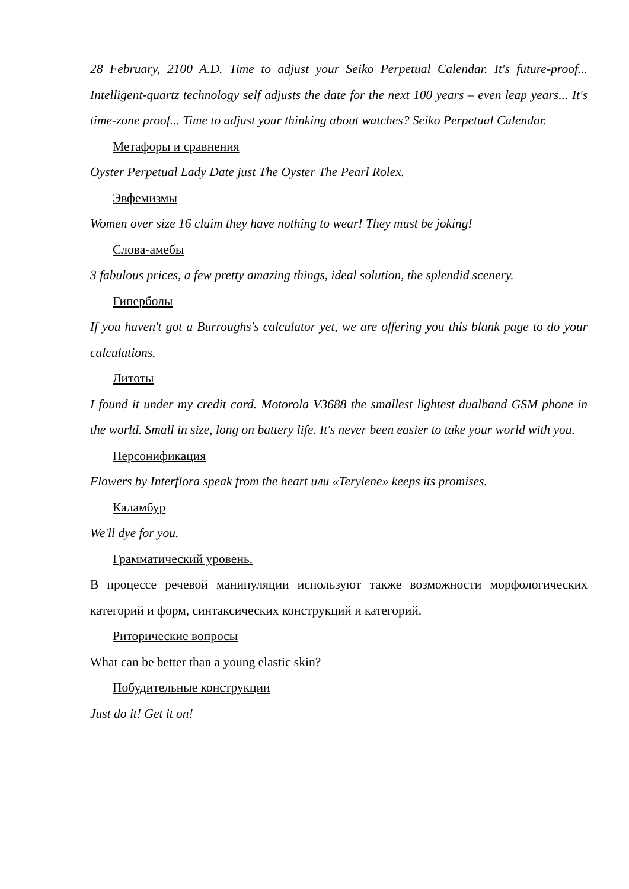28 February, 2100 A.D. Time to adjust your Seiko Perpetual Calendar. It's future-proof... Intelligent-quartz technology self adjusts the date for the next 100 years – even leap years... It's time-zone proof... Time to adjust your thinking about watches? Seiko Perpetual Calendar.
Метафоры и сравнения
Oyster Perpetual Lady Date just The Oyster The Pearl Rolex.
Эвфемизмы
Women over size 16 claim they have nothing to wear! They must be joking!
Слова-амебы
3 fabulous prices, a few pretty amazing things, ideal solution, the splendid scenery.
Гиперболы
If you haven't got a Burroughs's calculator yet, we are offering you this blank page to do your calculations.
Литоты
I found it under my credit card. Motorola V3688 the smallest lightest dualband GSM phone in the world. Small in size, long on battery life. It's never been easier to take your world with you.
Персонификация
Flowers by Interflora speak from the heart или «Terylene» keeps its promises.
Каламбур
We'll dye for you.
Грамматический уровень.
В процессе речевой манипуляции используют также возможности морфологических категорий и форм, синтаксических конструкций и категорий.
Риторические вопросы
What can be better than a young elastic skin?
Побудительные конструкции
Just do it! Get it on!